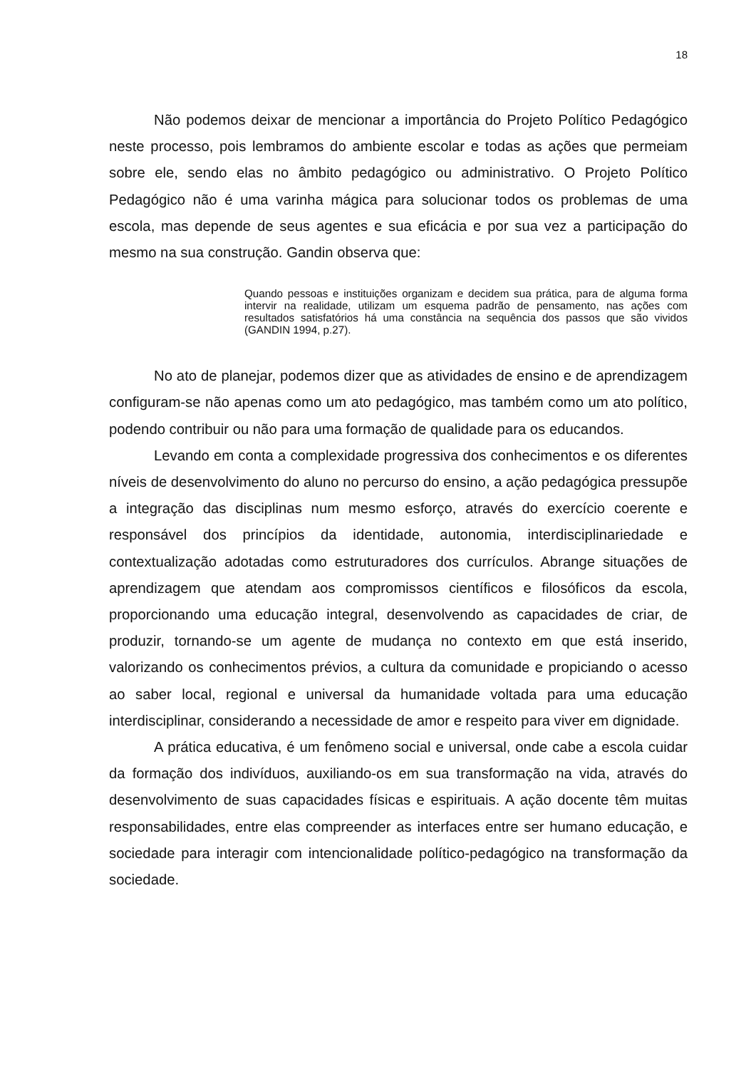18
Não podemos deixar de mencionar a importância do Projeto Político Pedagógico neste processo, pois lembramos do ambiente escolar e todas as ações que permeiam sobre ele, sendo elas no âmbito pedagógico ou administrativo. O Projeto Político Pedagógico não é uma varinha mágica para solucionar todos os problemas de uma escola, mas depende de seus agentes e sua eficácia e por sua vez a participação do mesmo na sua construção. Gandin observa que:
Quando pessoas e instituições organizam e decidem sua prática, para de alguma forma intervir na realidade, utilizam um esquema padrão de pensamento, nas ações com resultados satisfatórios há uma constância na sequência dos passos que são vividos (GANDIN 1994, p.27).
No ato de planejar, podemos dizer que as atividades de ensino e de aprendizagem configuram-se não apenas como um ato pedagógico, mas também como um ato político, podendo contribuir ou não para uma formação de qualidade para os educandos.
Levando em conta a complexidade progressiva dos conhecimentos e os diferentes níveis de desenvolvimento do aluno no percurso do ensino, a ação pedagógica pressupõe a integração das disciplinas num mesmo esforço, através do exercício coerente e responsável dos princípios da identidade, autonomia, interdisciplinariedade e contextualização adotadas como estruturadores dos currículos. Abrange situações de aprendizagem que atendam aos compromissos científicos e filosóficos da escola, proporcionando uma educação integral, desenvolvendo as capacidades de criar, de produzir, tornando-se um agente de mudança no contexto em que está inserido, valorizando os conhecimentos prévios, a cultura da comunidade e propiciando o acesso ao saber local, regional e universal da humanidade voltada para uma educação interdisciplinar, considerando a necessidade de amor e respeito para viver em dignidade.
A prática educativa, é um fenômeno social e universal, onde cabe a escola cuidar da formação dos indivíduos, auxiliando-os em sua transformação na vida, através do desenvolvimento de suas capacidades físicas e espirituais. A ação docente têm muitas responsabilidades, entre elas compreender as interfaces entre ser humano educação, e sociedade para interagir com intencionalidade político-pedagógico na transformação da sociedade.